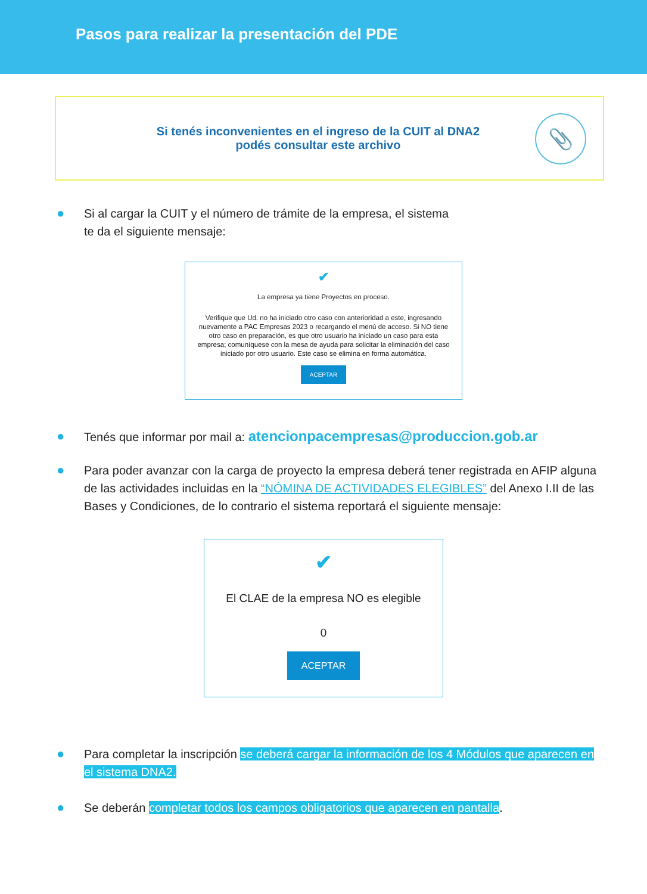Pasos para realizar la presentación del PDE
Si tenés inconvenientes en el ingreso de la CUIT al DNA2
podés consultar este archivo
📎
● Si al cargar la CUIT y el número de trámite de la empresa, el sistema
te da el siguiente mensaje:
✔
La empresa ya tiene Proyectos en proceso.
Verifique que Ud. no ha iniciado otro caso con anterioridad a este, ingresando nuevamente a PAC Empresas 2023 o recargando el menú de acceso. Si NO tiene otro caso en preparación, es que otro usuario ha iniciado un caso para esta empresa; comuníquese con la mesa de ayuda para solicitar la eliminación del caso iniciado por otro usuario. Este caso se elimina en forma automática.
ACEPTAR
● Tenés que informar por mail a: atencionpacempresas@produccion.gob.ar
● Para poder avanzar con la carga de proyecto la empresa deberá tener registrada en AFIP alguna de las actividades incluidas en la “NÓMINA DE ACTIVIDADES ELEGIBLES” del Anexo I.II de las Bases y Condiciones, de lo contrario el sistema reportará el siguiente mensaje:
✔
El CLAE de la empresa NO es elegible
0
ACEPTAR
● Para completar la inscripción se deberá cargar la información de los 4 Módulos que aparecen en el sistema DNA2.
● Se deberán completar todos los campos obligatorios que aparecen en pantalla.